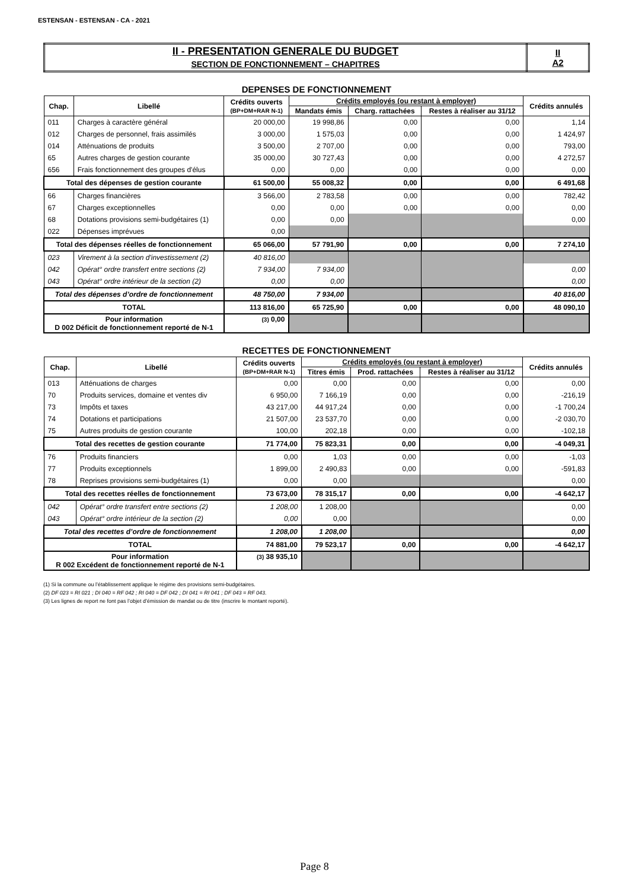ESTENSAN - ESTENSAN - CA - 2021
| II - PRESENTATION GENERALE DU BUDGET SECTION DE FONCTIONNEMENT – CHAPITRES | II A2 |
DEPENSES DE FONCTIONNEMENT
| Chap. | Libellé | Crédits ouverts (BP+DM+RAR N-1) | Crédits employés (ou restant à employer) | | | Crédits annulés |
| --- | --- | --- | --- | --- | --- | --- |
| | | | Mandats émis | Charg. rattachées | Restes à réaliser au 31/12 | |
| 011 | Charges à caractère général | 20 000,00 | 19 998,86 | 0,00 | 0,00 | 1,14 |
| 012 | Charges de personnel, frais assimilés | 3 000,00 | 1 575,03 | 0,00 | 0,00 | 1 424,97 |
| 014 | Atténuations de produits | 3 500,00 | 2 707,00 | 0,00 | 0,00 | 793,00 |
| 65 | Autres charges de gestion courante | 35 000,00 | 30 727,43 | 0,00 | 0,00 | 4 272,57 |
| 656 | Frais fonctionnement des groupes d'élus | 0,00 | 0,00 | 0,00 | 0,00 | 0,00 |
| Total des dépenses de gestion courante | | 61 500,00 | 55 008,32 | 0,00 | 0,00 | 6 491,68 |
| 66 | Charges financières | 3 566,00 | 2 783,58 | 0,00 | 0,00 | 782,42 |
| 67 | Charges exceptionnelles | 0,00 | 0,00 | 0,00 | 0,00 | 0,00 |
| 68 | Dotations provisions semi-budgétaires (1) | 0,00 | 0,00 | | | 0,00 |
| 022 | Dépenses imprévues | 0,00 | | | | |
| Total des dépenses réelles de fonctionnement | | 65 066,00 | 57 791,90 | 0,00 | 0,00 | 7 274,10 |
| 023 | Virement à la section d'investissement (2) | 40 816,00 | | | | |
| 042 | Opérat° ordre transfert entre sections (2) | 7 934,00 | 7 934,00 | | | 0,00 |
| 043 | Opérat° ordre intérieur de la section (2) | 0,00 | 0,00 | | | 0,00 |
| Total des dépenses d’ordre de fonctionnement | | 48 750,00 | 7 934,00 | | | 40 816,00 |
| TOTAL | | 113 816,00 | 65 725,90 | 0,00 | 0,00 | 48 090,10 |
| Pour information D 002 Déficit de fonctionnement reporté de N-1 | | (3) 0,00 | | | | |
RECETTES DE FONCTIONNEMENT
| Chap. | Libellé | Crédits ouverts (BP+DM+RAR N-1) | Crédits employés (ou restant à employer) | | | Crédits annulés |
| --- | --- | --- | --- | --- | --- | --- |
| | | | Titres émis | Prod. rattachées | Restes à réaliser au 31/12 | |
| 013 | Atténuations de charges | 0,00 | 0,00 | 0,00 | 0,00 | 0,00 |
| 70 | Produits services, domaine et ventes div | 6 950,00 | 7 166,19 | 0,00 | 0,00 | -216,19 |
| 73 | Impôts et taxes | 43 217,00 | 44 917,24 | 0,00 | 0,00 | -1 700,24 |
| 74 | Dotations et participations | 21 507,00 | 23 537,70 | 0,00 | 0,00 | -2 030,70 |
| 75 | Autres produits de gestion courante | 100,00 | 202,18 | 0,00 | 0,00 | -102,18 |
| Total des recettes de gestion courante | | 71 774,00 | 75 823,31 | 0,00 | 0,00 | -4 049,31 |
| 76 | Produits financiers | 0,00 | 1,03 | 0,00 | 0,00 | -1,03 |
| 77 | Produits exceptionnels | 1 899,00 | 2 490,83 | 0,00 | 0,00 | -591,83 |
| 78 | Reprises provisions semi-budgétaires (1) | 0,00 | 0,00 | | | 0,00 |
| Total des recettes réelles de fonctionnement | | 73 673,00 | 78 315,17 | 0,00 | 0,00 | -4 642,17 |
| 042 | Opérat° ordre transfert entre sections (2) | 1 208,00 | 1 208,00 | | | 0,00 |
| 043 | Opérat° ordre intérieur de la section (2) | 0,00 | 0,00 | | | 0,00 |
| Total des recettes d’ordre de fonctionnement | | 1 208,00 | 1 208,00 | | | 0,00 |
| TOTAL | | 74 881,00 | 79 523,17 | 0,00 | 0,00 | -4 642,17 |
| Pour information R 002 Excédent de fonctionnement reporté de N-1 | | (3) 38 935,10 | | | | |
(1) Si la commune ou l’établissement applique le régime des provisions semi-budgétaires.
(2) DF 023 = RI 021 ; DI 040 = RF 042 ; RI 040 = DF 042 ; DI 041 = RI 041 ; DF 043 = RF 043.
(3) Les lignes de report ne font pas l’objet d’émission de mandat ou de titre (inscrire le montant reporté).
Page 8